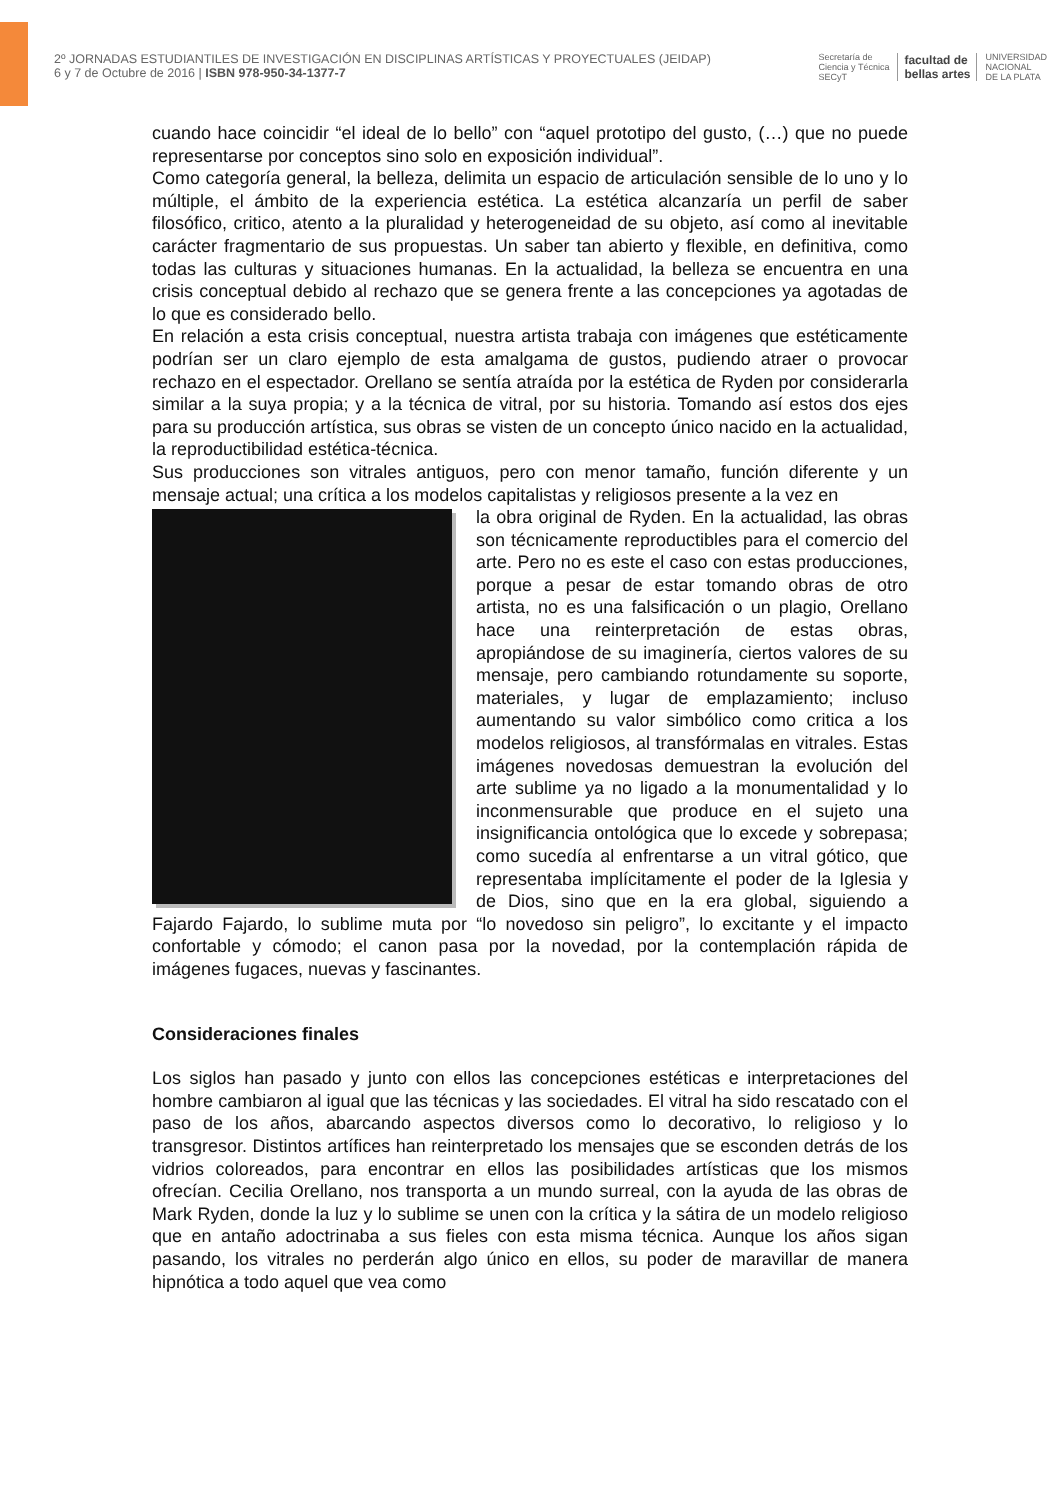2º JORNADAS ESTUDIANTILES DE INVESTIGACIÓN EN DISCIPLINAS ARTÍSTICAS Y PROYECTUALES (JEIDAP)
6 y 7 de Octubre de 2016 | ISBN 978-950-34-1377-7
Secretaría de
Ciencia y Técnica
SECyT facultad de
bellas artes UNIVERSIDAD
NACIONAL
DE LA PLATA
cuando hace coincidir “el ideal de lo bello” con “aquel prototipo del gusto, (…) que no puede representarse por conceptos sino solo en exposición individual”.
Como categoría general, la belleza, delimita un espacio de articulación sensible de lo uno y lo múltiple, el ámbito de la experiencia estética. La estética alcanzaría un perfil de saber filosófico, critico, atento a la pluralidad y heterogeneidad de su objeto, así como al inevitable carácter fragmentario de sus propuestas. Un saber tan abierto y flexible, en definitiva, como todas las culturas y situaciones humanas. En la actualidad, la belleza se encuentra en una crisis conceptual debido al rechazo que se genera frente a las concepciones ya agotadas de lo que es considerado bello.
En relación a esta crisis conceptual, nuestra artista trabaja con imágenes que estéticamente podrían ser un claro ejemplo de esta amalgama de gustos, pudiendo atraer o provocar rechazo en el espectador. Orellano se sentía atraída por la estética de Ryden por considerarla similar a la suya propia; y a la técnica de vitral, por su historia. Tomando así estos dos ejes para su producción artística, sus obras se visten de un concepto único nacido en la actualidad, la reproductibilidad estética-técnica.
Sus producciones son vitrales antiguos, pero con menor tamaño, función diferente y un mensaje actual; una crítica a los modelos capitalistas y religiosos presente a la vez en
la obra original de Ryden. En la actualidad, las obras son técnicamente reproductibles para el comercio del arte. Pero no es este el caso con estas producciones, porque a pesar de estar tomando obras de otro artista, no es una falsificación o un plagio, Orellano hace una reinterpretación de estas obras, apropiándose de su imaginería, ciertos valores de su mensaje, pero cambiando rotundamente su soporte, materiales, y lugar de emplazamiento; incluso aumentando su valor simbólico como critica a los modelos religiosos, al transfórmalas en vitrales. Estas imágenes novedosas demuestran la evolución del arte sublime ya no ligado a la monumentalidad y lo inconmensurable que produce en el sujeto una insignificancia ontológica que lo excede y sobrepasa; como sucedía al enfrentarse a un vitral gótico, que representaba implícitamente el poder de la Iglesia y de Dios, sino que en la era global, siguiendo a Fajardo Fajardo, lo sublime muta por “lo novedoso sin peligro”, lo excitante y el impacto confortable y cómodo; el canon pasa por la novedad, por la contemplación rápida de imágenes fugaces, nuevas y fascinantes.
Consideraciones finales
Los siglos han pasado y junto con ellos las concepciones estéticas e interpretaciones del hombre cambiaron al igual que las técnicas y las sociedades. El vitral ha sido rescatado con el paso de los años, abarcando aspectos diversos como lo decorativo, lo religioso y lo transgresor. Distintos artífices han reinterpretado los mensajes que se esconden detrás de los vidrios coloreados, para encontrar en ellos las posibilidades artísticas que los mismos ofrecían. Cecilia Orellano, nos transporta a un mundo surreal, con la ayuda de las obras de Mark Ryden, donde la luz y lo sublime se unen con la crítica y la sátira de un modelo religioso que en antaño adoctrinaba a sus fieles con esta misma técnica. Aunque los años sigan pasando, los vitrales no perderán algo único en ellos, su poder de maravillar de manera hipnótica a todo aquel que vea como